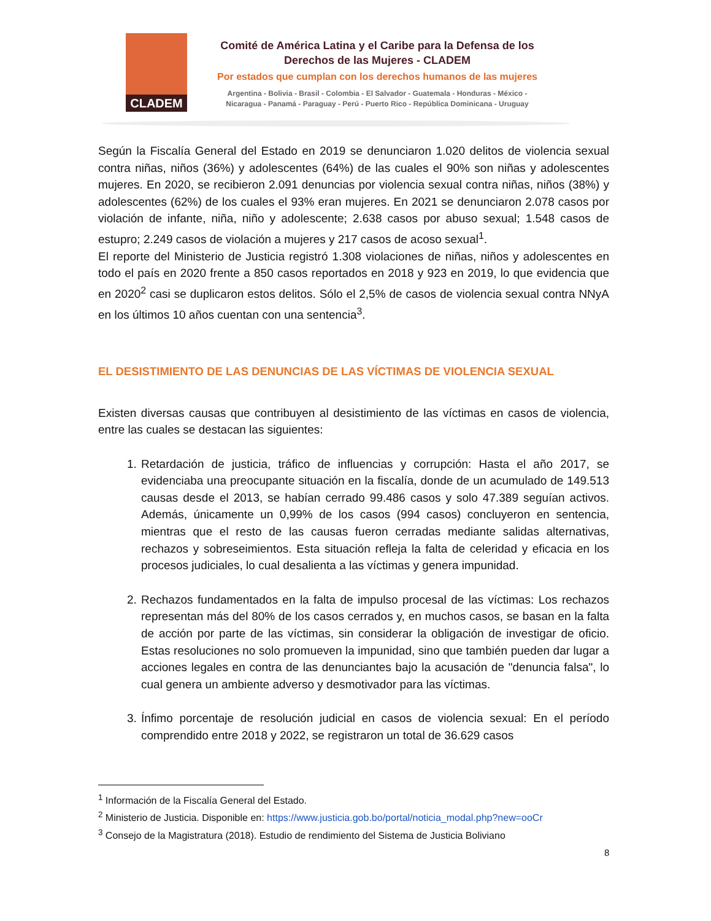CLADEM
Comité de América Latina y el Caribe para la Defensa de los Derechos de las Mujeres - CLADEM
Por estados que cumplan con los derechos humanos de las mujeres
Argentina - Bolivia - Brasil - Colombia - El Salvador - Guatemala - Honduras - México -
Nicaragua - Panamá - Paraguay - Perú - Puerto Rico - República Dominicana - Uruguay
Según la Fiscalía General del Estado en 2019 se denunciaron 1.020 delitos de violencia sexual contra niñas, niños (36%) y adolescentes (64%) de las cuales el 90% son niñas y adolescentes mujeres. En 2020, se recibieron 2.091 denuncias por violencia sexual contra niñas, niños (38%) y adolescentes (62%) de los cuales el 93% eran mujeres. En 2021 se denunciaron 2.078 casos por violación de infante, niña, niño y adolescente; 2.638 casos por abuso sexual; 1.548 casos de estupro; 2.249 casos de violación a mujeres y 217 casos de acoso sexual<sup>1</sup>.
El reporte del Ministerio de Justicia registró 1.308 violaciones de niñas, niños y adolescentes en todo el país en 2020 frente a 850 casos reportados en 2018 y 923 en 2019, lo que evidencia que en 2020<sup>2</sup> casi se duplicaron estos delitos. Sólo el 2,5% de casos de violencia sexual contra NNyA en los últimos 10 años cuentan con una sentencia<sup>3</sup>.
EL DESISTIMIENTO DE LAS DENUNCIAS DE LAS VÍCTIMAS DE VIOLENCIA SEXUAL
Existen diversas causas que contribuyen al desistimiento de las víctimas en casos de violencia, entre las cuales se destacan las siguientes:
1. Retardación de justicia, tráfico de influencias y corrupción: Hasta el año 2017, se evidenciaba una preocupante situación en la fiscalía, donde de un acumulado de 149.513 causas desde el 2013, se habían cerrado 99.486 casos y solo 47.389 seguían activos. Además, únicamente un 0,99% de los casos (994 casos) concluyeron en sentencia, mientras que el resto de las causas fueron cerradas mediante salidas alternativas, rechazos y sobreseimientos. Esta situación refleja la falta de celeridad y eficacia en los procesos judiciales, lo cual desalienta a las víctimas y genera impunidad.
2. Rechazos fundamentados en la falta de impulso procesal de las víctimas: Los rechazos representan más del 80% de los casos cerrados y, en muchos casos, se basan en la falta de acción por parte de las víctimas, sin considerar la obligación de investigar de oficio. Estas resoluciones no solo promueven la impunidad, sino que también pueden dar lugar a acciones legales en contra de las denunciantes bajo la acusación de "denuncia falsa", lo cual genera un ambiente adverso y desmotivador para las víctimas.
3. Ínfimo porcentaje de resolución judicial en casos de violencia sexual: En el período comprendido entre 2018 y 2022, se registraron un total de 36.629 casos
<sup>1</sup> Información de la Fiscalía General del Estado.
<sup>2</sup> Ministerio de Justicia. Disponible en: https://www.justicia.gob.bo/portal/noticia_modal.php?new=ooCr
<sup>3</sup> Consejo de la Magistratura (2018). Estudio de rendimiento del Sistema de Justicia Boliviano
8